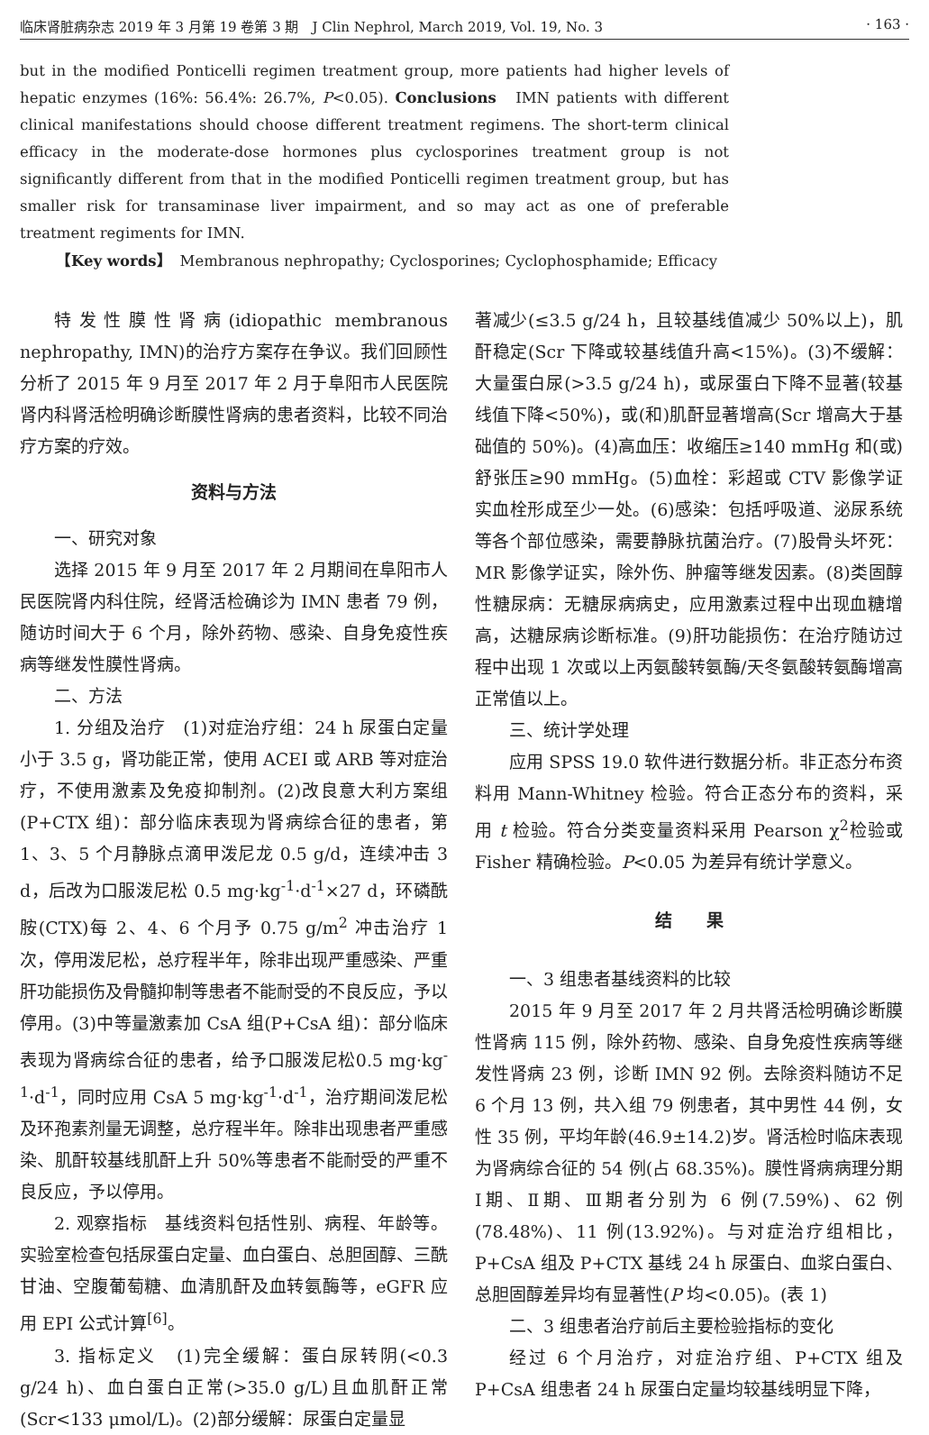临床肾脏病杂志 2019 年 3 月第 19 卷第 3 期　J Clin Nephrol, March 2019, Vol. 19, No. 3 · 163 ·
but in the modified Ponticelli regimen treatment group, more patients had higher levels of hepatic enzymes (16%: 56.4%: 26.7%, P<0.05). Conclusions　IMN patients with different clinical manifestations should choose different treatment regimens. The short-term clinical efficacy in the moderate-dose hormones plus cyclosporines treatment group is not significantly different from that in the modified Ponticelli regimen treatment group, but has smaller risk for transaminase liver impairment, and so may act as one of preferable treatment regiments for IMN.
【Key words】　Membranous nephropathy; Cyclosporines; Cyclophosphamide; Efficacy
特发性膜性肾病(idiopathic membranous nephropathy, IMN)的治疗方案存在争议。我们回顾性分析了 2015 年 9 月至 2017 年 2 月于阜阳市人民医院肾内科肾活检明确诊断膜性肾病的患者资料，比较不同治疗方案的疗效。
资料与方法
一、研究对象
选择 2015 年 9 月至 2017 年 2 月期间在阜阳市人民医院肾内科住院，经肾活检确诊为 IMN 患者 79 例，随访时间大于 6 个月，除外药物、感染、自身免疫性疾病等继发性膜性肾病。
二、方法
1. 分组及治疗　(1)对症治疗组：24 h 尿蛋白定量小于 3.5 g，肾功能正常，使用 ACEI 或 ARB 等对症治疗，不使用激素及免疫抑制剂。(2)改良意大利方案组(P+CTX 组)：部分临床表现为肾病综合征的患者，第 1、3、5 个月静脉点滴甲泼尼龙 0.5 g/d，连续冲击 3 d，后改为口服泼尼松 0.5 mg·kg<sup>-1</sup>·d<sup>-1</sup>×27 d，环磷酰胺(CTX)每 2、4、6 个月予 0.75 g/m<sup>2</sup> 冲击治疗 1 次，停用泼尼松，总疗程半年，除非出现严重感染、严重肝功能损伤及骨髓抑制等患者不能耐受的不良反应，予以停用。(3)中等量激素加 CsA 组(P+CsA 组)：部分临床表现为肾病综合征的患者，给予口服泼尼松0.5 mg·kg<sup>-1</sup>·d<sup>-1</sup>，同时应用 CsA 5 mg·kg<sup>-1</sup>·d<sup>-1</sup>，治疗期间泼尼松及环孢素剂量无调整，总疗程半年。除非出现患者严重感染、肌酐较基线肌酐上升 50%等患者不能耐受的严重不良反应，予以停用。
2. 观察指标　基线资料包括性别、病程、年龄等。实验室检查包括尿蛋白定量、血白蛋白、总胆固醇、三酰甘油、空腹葡萄糖、血清肌酐及血转氨酶等，eGFR 应用 EPI 公式计算<sup>[6]</sup>。
3. 指标定义　(1)完全缓解：蛋白尿转阴(<0.3 g/24 h)、血白蛋白正常(>35.0 g/L)且血肌酐正常(Scr<133 μmol/L)。(2)部分缓解：尿蛋白定量显
著减少(≤3.5 g/24 h，且较基线值减少 50%以上)，肌酐稳定(Scr 下降或较基线值升高<15%)。(3)不缓解：大量蛋白尿(>3.5 g/24 h)，或尿蛋白下降不显著(较基线值下降<50%)，或(和)肌酐显著增高(Scr 增高大于基础值的 50%)。(4)高血压：收缩压≥140 mmHg 和(或)舒张压≥90 mmHg。(5)血栓：彩超或 CTV 影像学证实血栓形成至少一处。(6)感染：包括呼吸道、泌尿系统等各个部位感染，需要静脉抗菌治疗。(7)股骨头坏死：MR 影像学证实，除外伤、肿瘤等继发因素。(8)类固醇性糖尿病：无糖尿病病史，应用激素过程中出现血糖增高，达糖尿病诊断标准。(9)肝功能损伤：在治疗随访过程中出现 1 次或以上丙氨酸转氨酶/天冬氨酸转氨酶增高正常值以上。
三、统计学处理
应用 SPSS 19.0 软件进行数据分析。非正态分布资料用 Mann-Whitney 检验。符合正态分布的资料，采用 t 检验。符合分类变量资料采用 Pearson χ<sup>2</sup>检验或 Fisher 精确检验。P<0.05 为差异有统计学意义。
结　　果
一、3 组患者基线资料的比较
2015 年 9 月至 2017 年 2 月共肾活检明确诊断膜性肾病 115 例，除外药物、感染、自身免疫性疾病等继发性肾病 23 例，诊断 IMN 92 例。去除资料随访不足 6 个月 13 例，共入组 79 例患者，其中男性 44 例，女性 35 例，平均年龄(46.9±14.2)岁。肾活检时临床表现为肾病综合征的 54 例(占 68.35%)。膜性肾病病理分期Ⅰ期、Ⅱ期、Ⅲ期者分别为 6 例(7.59%)、62 例(78.48%)、11 例(13.92%)。与对症治疗组相比，P+CsA 组及 P+CTX 基线 24 h 尿蛋白、血浆白蛋白、总胆固醇差异均有显著性(P 均<0.05)。(表 1)
二、3 组患者治疗前后主要检验指标的变化
经过 6 个月治疗，对症治疗组、P+CTX 组及 P+CsA 组患者 24 h 尿蛋白定量均较基线明显下降，